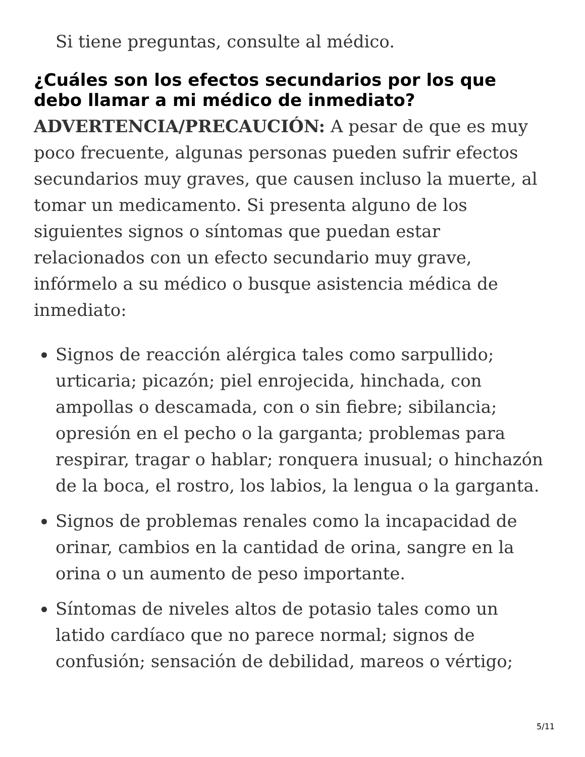Si tiene preguntas, consulte al médico.
¿Cuáles son los efectos secundarios por los que debo llamar a mi médico de inmediato?
ADVERTENCIA/PRECAUCIÓN: A pesar de que es muy poco frecuente, algunas personas pueden sufrir efectos secundarios muy graves, que causen incluso la muerte, al tomar un medicamento. Si presenta alguno de los siguientes signos o síntomas que puedan estar relacionados con un efecto secundario muy grave, infórmelo a su médico o busque asistencia médica de inmediato:
Signos de reacción alérgica tales como sarpullido; urticaria; picazón; piel enrojecida, hinchada, con ampollas o descamada, con o sin fiebre; sibilancia; opresión en el pecho o la garganta; problemas para respirar, tragar o hablar; ronquera inusual; o hinchazón de la boca, el rostro, los labios, la lengua o la garganta.
Signos de problemas renales como la incapacidad de orinar, cambios en la cantidad de orina, sangre en la orina o un aumento de peso importante.
Síntomas de niveles altos de potasio tales como un latido cardíaco que no parece normal; signos de confusión; sensación de debilidad, mareos o vértigo;
5/11